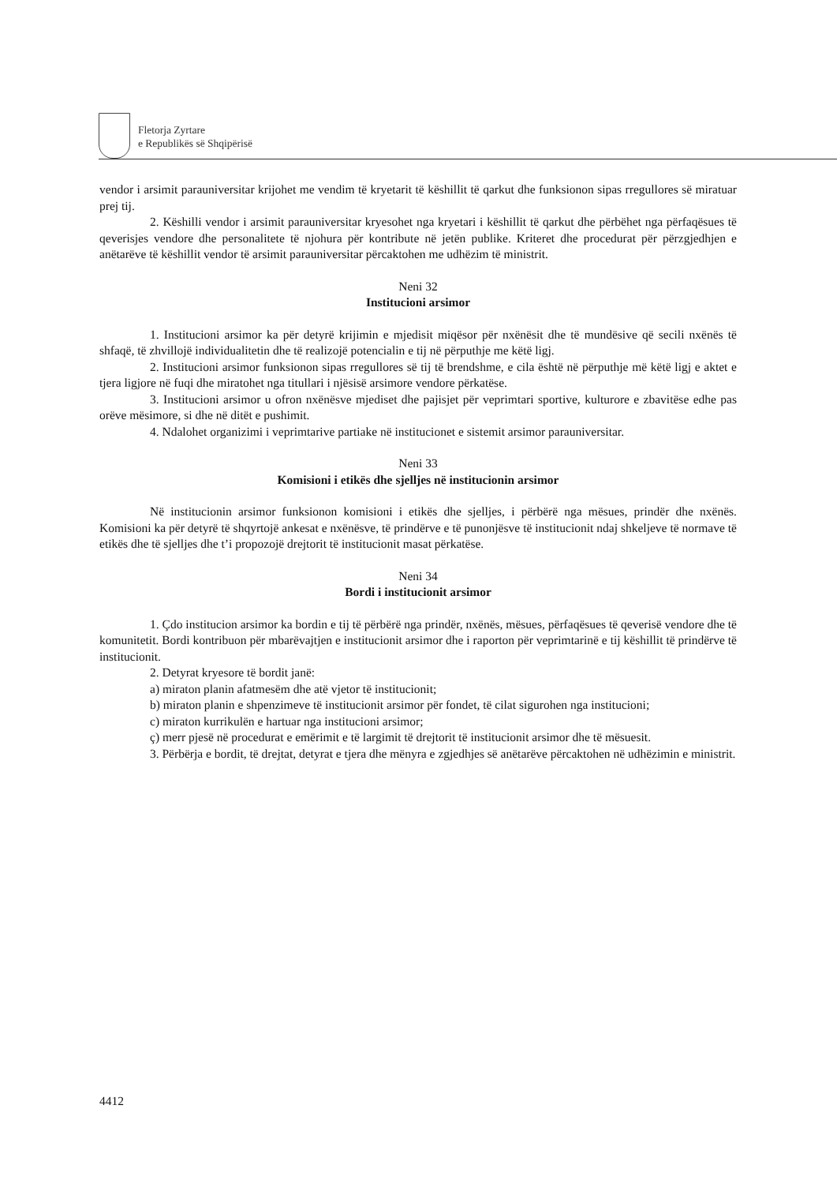Fletorja Zyrtare
e Republikës së Shqipërisë
vendor i arsimit parauniversitar krijohet me vendim të kryetarit të këshillit të qarkut dhe funksionon sipas rregullores së miratuar prej tij.
2. Këshilli vendor i arsimit parauniversitar kryesohet nga kryetari i këshillit të qarkut dhe përbëhet nga përfaqësues të qeverisjes vendore dhe personalitete të njohura për kontribute në jetën publike. Kriteret dhe procedurat për përzgjedhjen e anëtarëve të këshillit vendor të arsimit parauniversitar përcaktohen me udhëzim të ministrit.
Neni 32
Institucioni arsimor
1. Institucioni arsimor ka për detyrë krijimin e mjedisit miqësor për nxënësit dhe të mundësive që secili nxënës të shfaqë, të zhvillojë individualitetin dhe të realizojë potencialin e tij në përputhje me këtë ligj.
2. Institucioni arsimor funksionon sipas rregullores së tij të brendshme, e cila është në përputhje më këtë ligj e aktet e tjera ligjore në fuqi dhe miratohet nga titullari i njësisë arsimore vendore përkatëse.
3. Institucioni arsimor u ofron nxënësve mjediset dhe pajisjet për veprimtari sportive, kulturore e zbavitëse edhe pas orëve mësimore, si dhe në ditët e pushimit.
4. Ndalohet organizimi i veprimtarive partiake në institucionet e sistemit arsimor parauniversitar.
Neni 33
Komisioni i etikës dhe sjelljes në institucionin arsimor
Në institucionin arsimor funksionon komisioni i etikës dhe sjelljes, i përbërë nga mësues, prindër dhe nxënës. Komisioni ka për detyrë të shqyrtojë ankesat e nxënësve, të prindërve e të punonjësve të institucionit ndaj shkeljeve të normave të etikës dhe të sjelljes dhe t’i propozojë drejtorit të institucionit masat përkatëse.
Neni 34
Bordi i institucionit arsimor
1. Çdo institucion arsimor ka bordin e tij të përbërë nga prindër, nxënës, mësues, përfaqësues të qeverisë vendore dhe të komunitetit. Bordi kontribuon për mbarëvajtjen e institucionit arsimor dhe i raporton për veprimtarinë e tij këshillit të prindërve të institucionit.
2. Detyrat kryesore të bordit janë:
a) miraton planin afatmesëm dhe atë vjetor të institucionit;
b) miraton planin e shpenzimeve të institucionit arsimor për fondet, të cilat sigurohen nga institucioni;
c) miraton kurrikulën e hartuar nga institucioni arsimor;
ç) merr pjesë në procedurat e emërimit e të largimit të drejtorit të institucionit arsimor dhe të mësuesit.
3. Përbërja e bordit, të drejtat, detyrat e tjera dhe mënyra e zgjedhjes së anëtarëve përcaktohen në udhëzimin e ministrit.
4412